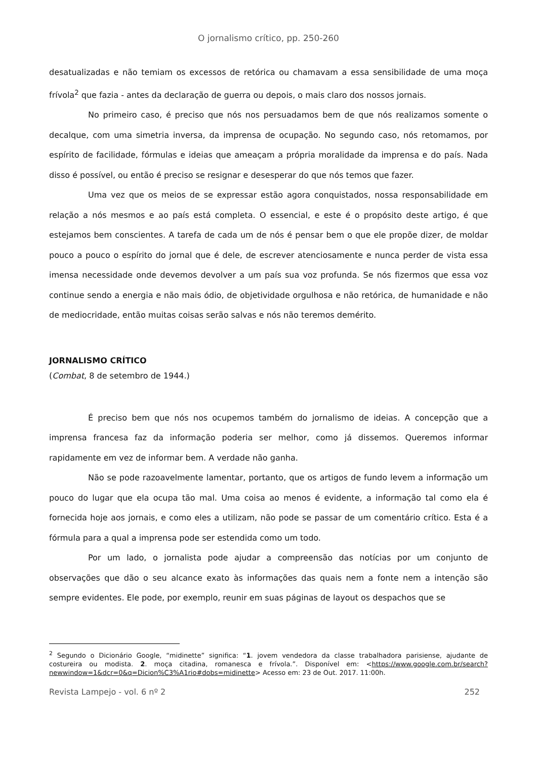O jornalismo crítico, pp. 250-260
desatualizadas e não temiam os excessos de retórica ou chamavam a essa sensibilidade de uma moça frívola<sup>2</sup> que fazia - antes da declaração de guerra ou depois, o mais claro dos nossos jornais.
No primeiro caso, é preciso que nós nos persuadamos bem de que nós realizamos somente o decalque, com uma simetria inversa, da imprensa de ocupação. No segundo caso, nós retomamos, por espírito de facilidade, fórmulas e ideias que ameaçam a própria moralidade da imprensa e do país. Nada disso é possível, ou então é preciso se resignar e desesperar do que nós temos que fazer.
Uma vez que os meios de se expressar estão agora conquistados, nossa responsabilidade em relação a nós mesmos e ao país está completa. O essencial, e este é o propósito deste artigo, é que estejamos bem conscientes. A tarefa de cada um de nós é pensar bem o que ele propõe dizer, de moldar pouco a pouco o espírito do jornal que é dele, de escrever atenciosamente e nunca perder de vista essa imensa necessidade onde devemos devolver a um país sua voz profunda. Se nós fizermos que essa voz continue sendo a energia e não mais ódio, de objetividade orgulhosa e não retórica, de humanidade e não de mediocridade, então muitas coisas serão salvas e nós não teremos demérito.
JORNALISMO CRÍTICO
(Combat, 8 de setembro de 1944.)
É preciso bem que nós nos ocupemos também do jornalismo de ideias. A concepção que a imprensa francesa faz da informação poderia ser melhor, como já dissemos. Queremos informar rapidamente em vez de informar bem. A verdade não ganha.
Não se pode razoavelmente lamentar, portanto, que os artigos de fundo levem a informação um pouco do lugar que ela ocupa tão mal. Uma coisa ao menos é evidente, a informação tal como ela é fornecida hoje aos jornais, e como eles a utilizam, não pode se passar de um comentário crítico. Esta é a fórmula para a qual a imprensa pode ser estendida como um todo.
Por um lado, o jornalista pode ajudar a compreensão das notícias por um conjunto de observações que dão o seu alcance exato às informações das quais nem a fonte nem a intenção são sempre evidentes. Ele pode, por exemplo, reunir em suas páginas de layout os despachos que se
<sup>2</sup> Segundo o Dicionário Google, “midinette” significa: “1. jovem vendedora da classe trabalhadora parisiense, ajudante de costureira ou modista. 2. moça citadina, romanesca e frívola.”. Disponível em: <https://www.google.com.br/search?newwindow=1&dcr=0&q=Dicion%C3%A1rio#dobs=midinette> Acesso em: 23 de Out. 2017. 11:00h.
Revista Lampejo - vol. 6 nº 2 252